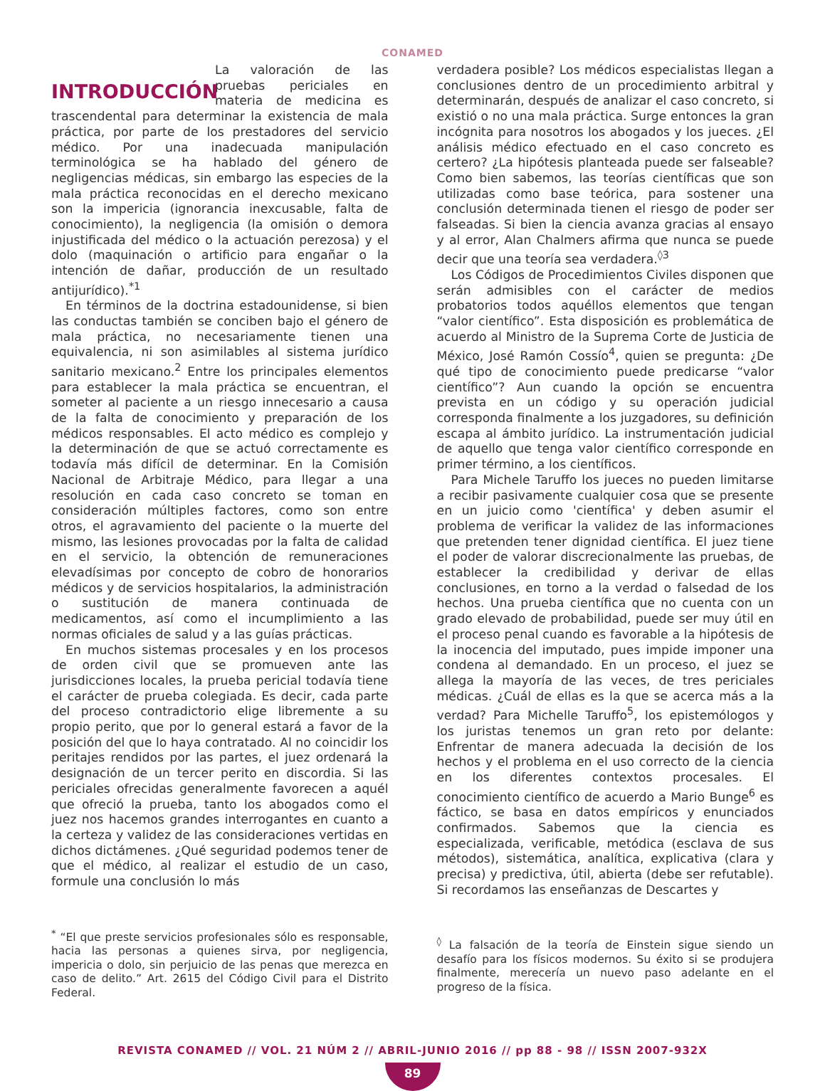CONAMED
INTRODUCCIÓN
La valoración de las pruebas periciales en materia de medicina es trascendental para determinar la existencia de mala práctica, por parte de los prestadores del servicio médico. Por una inadecuada manipulación terminológica se ha hablado del género de negligencias médicas, sin embargo las especies de la mala práctica reconocidas en el derecho mexicano son la impericia (ignorancia inexcusable, falta de conocimiento), la negligencia (la omisión o demora injustificada del médico o la actuación perezosa) y el dolo (maquinación o artificio para engañar o la intención de dañar, producción de un resultado antijurídico).<sup>*1</sup>
En términos de la doctrina estadounidense, si bien las conductas también se conciben bajo el género de mala práctica, no necesariamente tienen una equivalencia, ni son asimilables al sistema jurídico sanitario mexicano.<sup>2</sup> Entre los principales elementos para establecer la mala práctica se encuentran, el someter al paciente a un riesgo innecesario a causa de la falta de conocimiento y preparación de los médicos responsables. El acto médico es complejo y la determinación de que se actuó correctamente es todavía más difícil de determinar. En la Comisión Nacional de Arbitraje Médico, para llegar a una resolución en cada caso concreto se toman en consideración múltiples factores, como son entre otros, el agravamiento del paciente o la muerte del mismo, las lesiones provocadas por la falta de calidad en el servicio, la obtención de remuneraciones elevadísimas por concepto de cobro de honorarios médicos y de servicios hospitalarios, la administración o sustitución de manera continuada de medicamentos, así como el incumplimiento a las normas oficiales de salud y a las guías prácticas.
En muchos sistemas procesales y en los procesos de orden civil que se promueven ante las jurisdicciones locales, la prueba pericial todavía tiene el carácter de prueba colegiada. Es decir, cada parte del proceso contradictorio elige libremente a su propio perito, que por lo general estará a favor de la posición del que lo haya contratado. Al no coincidir los peritajes rendidos por las partes, el juez ordenará la designación de un tercer perito en discordia. Si las periciales ofrecidas generalmente favorecen a aquél que ofreció la prueba, tanto los abogados como el juez nos hacemos grandes interrogantes en cuanto a la certeza y validez de las consideraciones vertidas en dichos dictámenes. ¿Qué seguridad podemos tener de que el médico, al realizar el estudio de un caso, formule una conclusión lo más
<sup>*</sup> “El que preste servicios profesionales sólo es responsable, hacia las personas a quienes sirva, por negligencia, impericia o dolo, sin perjuicio de las penas que merezca en caso de delito.” Art. 2615 del Código Civil para el Distrito Federal.
verdadera posible? Los médicos especialistas llegan a conclusiones dentro de un procedimiento arbitral y determinarán, después de analizar el caso concreto, si existió o no una mala práctica. Surge entonces la gran incógnita para nosotros los abogados y los jueces. ¿El análisis médico efectuado en el caso concreto es certero? ¿La hipótesis planteada puede ser falseable? Como bien sabemos, las teorías científicas que son utilizadas como base teórica, para sostener una conclusión determinada tienen el riesgo de poder ser falseadas. Si bien la ciencia avanza gracias al ensayo y al error, Alan Chalmers afirma que nunca se puede decir que una teoría sea verdadera.<sup>◊3</sup>
Los Códigos de Procedimientos Civiles disponen que serán admisibles con el carácter de medios probatorios todos aquéllos elementos que tengan “valor científico”. Esta disposición es problemática de acuerdo al Ministro de la Suprema Corte de Justicia de México, José Ramón Cossío<sup>4</sup>, quien se pregunta: ¿De qué tipo de conocimiento puede predicarse “valor científico”? Aun cuando la opción se encuentra prevista en un código y su operación judicial corresponda finalmente a los juzgadores, su definición escapa al ámbito jurídico. La instrumentación judicial de aquello que tenga valor científico corresponde en primer término, a los científicos.
Para Michele Taruffo los jueces no pueden limitarse a recibir pasivamente cualquier cosa que se presente en un juicio como 'científica' y deben asumir el problema de verificar la validez de las informaciones que pretenden tener dignidad científica. El juez tiene el poder de valorar discrecionalmente las pruebas, de establecer la credibilidad y derivar de ellas conclusiones, en torno a la verdad o falsedad de los hechos. Una prueba científica que no cuenta con un grado elevado de probabilidad, puede ser muy útil en el proceso penal cuando es favorable a la hipótesis de la inocencia del imputado, pues impide imponer una condena al demandado. En un proceso, el juez se allega la mayoría de las veces, de tres periciales médicas. ¿Cuál de ellas es la que se acerca más a la verdad? Para Michelle Taruffo<sup>5</sup>, los epistemólogos y los juristas tenemos un gran reto por delante: Enfrentar de manera adecuada la decisión de los hechos y el problema en el uso correcto de la ciencia en los diferentes contextos procesales. El conocimiento científico de acuerdo a Mario Bunge<sup>6</sup> es fáctico, se basa en datos empíricos y enunciados confirmados. Sabemos que la ciencia es especializada, verificable, metódica (esclava de sus métodos), sistemática, analítica, explicativa (clara y precisa) y predictiva, útil, abierta (debe ser refutable). Si recordamos las enseñanzas de Descartes y
<sup>◊</sup> La falsación de la teoría de Einstein sigue siendo un desafío para los físicos modernos. Su éxito si se produjera finalmente, merecería un nuevo paso adelante en el progreso de la física.
REVISTA CONAMED // VOL. 21 NÚM 2 // ABRIL-JUNIO 2016 // pp 88 - 98 // ISSN 2007-932X
89